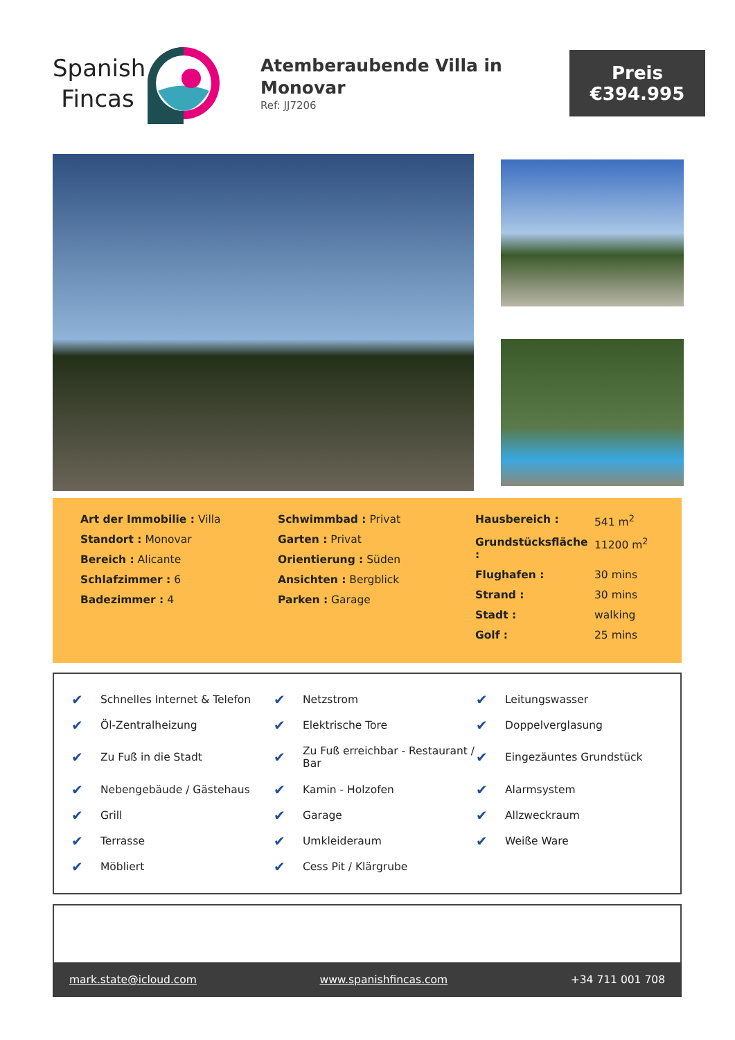Spanish
Fincas
Atemberaubende Villa in Monovar
Ref: JJ7206
Preis
€394.995
Art der Immobilie : Villa
Standort : Monovar
Bereich : Alicante
Schlafzimmer : 6
Badezimmer : 4
Schwimmbad : Privat
Garten : Privat
Orientierung : Süden
Ansichten : Bergblick
Parken : Garage
| Hausbereich : | 541 m<sup>2</sup> |
| Grundstücksfläche : | 11200 m<sup>2</sup> |
| Flughafen : | 30 mins |
| Strand : | 30 mins |
| Stadt : | walking |
| Golf : | 25 mins |
| ✔ | Schnelles Internet & Telefon | ✔ | Netzstrom | ✔ | Leitungswasser |
| ✔ | Öl-Zentralheizung | ✔ | Elektrische Tore | ✔ | Doppelverglasung |
| ✔ | Zu Fuß in die Stadt | ✔ | Zu Fuß erreichbar - Restaurant / Bar | ✔ | Eingezäuntes Grundstück |
| ✔ | Nebengebäude / Gästehaus | ✔ | Kamin - Holzofen | ✔ | Alarmsystem |
| ✔ | Grill | ✔ | Garage | ✔ | Allzweckraum |
| ✔ | Terrasse | ✔ | Umkleideraum | ✔ | Weiße Ware |
| ✔ | Möbliert | ✔ | Cess Pit / Klärgrube | | |
mark.state@icloud.com www.spanishfincas.com +34 711 001 708